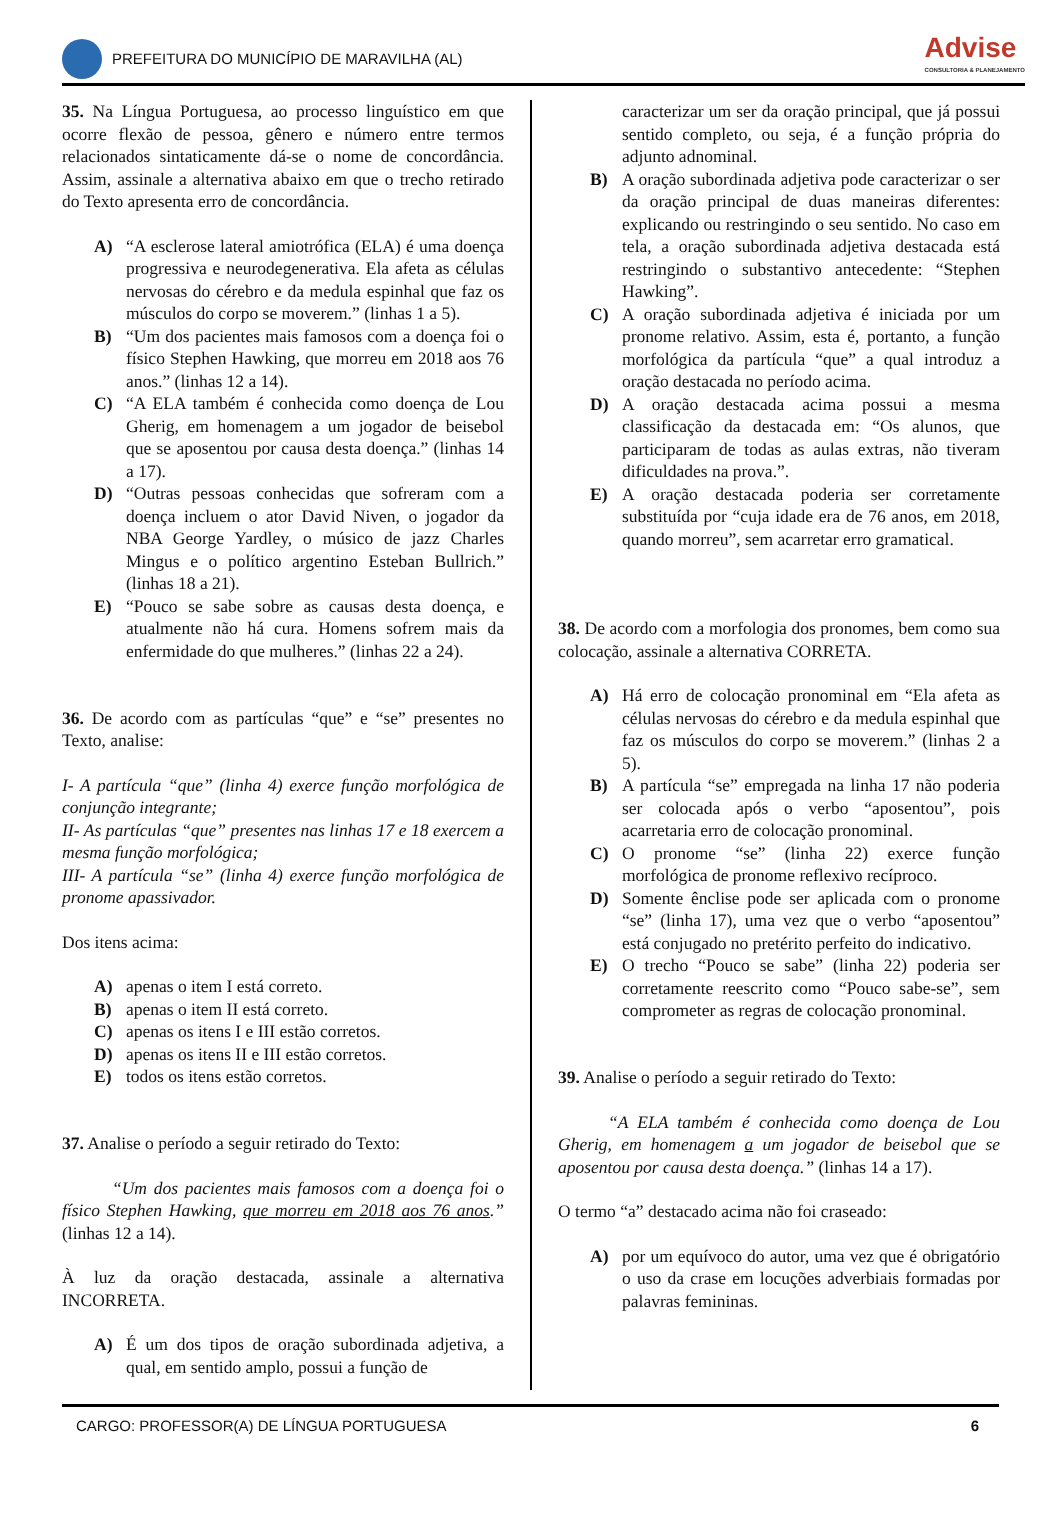PREFEITURA DO MUNICÍPIO DE MARAVILHA (AL)
Advise
CONSULTORIA & PLANEJAMENTO
35. Na Língua Portuguesa, ao processo linguístico em que ocorre flexão de pessoa, gênero e número entre termos relacionados sintaticamente dá-se o nome de concordância. Assim, assinale a alternativa abaixo em que o trecho retirado do Texto apresenta erro de concordância.
A) “A esclerose lateral amiotrófica (ELA) é uma doença progressiva e neurodegenerativa. Ela afeta as células nervosas do cérebro e da medula espinhal que faz os músculos do corpo se moverem.” (linhas 1 a 5).
B) “Um dos pacientes mais famosos com a doença foi o físico Stephen Hawking, que morreu em 2018 aos 76 anos.” (linhas 12 a 14).
C) “A ELA também é conhecida como doença de Lou Gherig, em homenagem a um jogador de beisebol que se aposentou por causa desta doença.” (linhas 14 a 17).
D) “Outras pessoas conhecidas que sofreram com a doença incluem o ator David Niven, o jogador da NBA George Yardley, o músico de jazz Charles Mingus e o político argentino Esteban Bullrich.” (linhas 18 a 21).
E) “Pouco se sabe sobre as causas desta doença, e atualmente não há cura. Homens sofrem mais da enfermidade do que mulheres.” (linhas 22 a 24).
36. De acordo com as partículas “que” e “se” presentes no Texto, analise:
I- A partícula “que” (linha 4) exerce função morfológica de conjunção integrante;
II- As partículas “que” presentes nas linhas 17 e 18 exercem a mesma função morfológica;
III- A partícula “se” (linha 4) exerce função morfológica de pronome apassivador.
Dos itens acima:
A) apenas o item I está correto.
B) apenas o item II está correto.
C) apenas os itens I e III estão corretos.
D) apenas os itens II e III estão corretos.
E) todos os itens estão corretos.
37. Analise o período a seguir retirado do Texto:
“Um dos pacientes mais famosos com a doença foi o físico Stephen Hawking, que morreu em 2018 aos 76 anos.” (linhas 12 a 14).
À luz da oração destacada, assinale a alternativa INCORRETA.
A) É um dos tipos de oração subordinada adjetiva, a qual, em sentido amplo, possui a função de
caracterizar um ser da oração principal, que já possui sentido completo, ou seja, é a função própria do adjunto adnominal.
B) A oração subordinada adjetiva pode caracterizar o ser da oração principal de duas maneiras diferentes: explicando ou restringindo o seu sentido. No caso em tela, a oração subordinada adjetiva destacada está restringindo o substantivo antecedente: “Stephen Hawking”.
C) A oração subordinada adjetiva é iniciada por um pronome relativo. Assim, esta é, portanto, a função morfológica da partícula “que” a qual introduz a oração destacada no período acima.
D) A oração destacada acima possui a mesma classificação da destacada em: “Os alunos, que participaram de todas as aulas extras, não tiveram dificuldades na prova.”.
E) A oração destacada poderia ser corretamente substituída por “cuja idade era de 76 anos, em 2018, quando morreu”, sem acarretar erro gramatical.
38. De acordo com a morfologia dos pronomes, bem como sua colocação, assinale a alternativa CORRETA.
A) Há erro de colocação pronominal em “Ela afeta as células nervosas do cérebro e da medula espinhal que faz os músculos do corpo se moverem.” (linhas 2 a 5).
B) A partícula “se” empregada na linha 17 não poderia ser colocada após o verbo “aposentou”, pois acarretaria erro de colocação pronominal.
C) O pronome “se” (linha 22) exerce função morfológica de pronome reflexivo recíproco.
D) Somente ênclise pode ser aplicada com o pronome “se” (linha 17), uma vez que o verbo “aposentou” está conjugado no pretérito perfeito do indicativo.
E) O trecho “Pouco se sabe” (linha 22) poderia ser corretamente reescrito como “Pouco sabe-se”, sem comprometer as regras de colocação pronominal.
39. Analise o período a seguir retirado do Texto:
“A ELA também é conhecida como doença de Lou Gherig, em homenagem a um jogador de beisebol que se aposentou por causa desta doença.” (linhas 14 a 17).
O termo “a” destacado acima não foi craseado:
A) por um equívoco do autor, uma vez que é obrigatório o uso da crase em locuções adverbiais formadas por palavras femininas.
CARGO: PROFESSOR(A) DE LÍNGUA PORTUGUESA 6